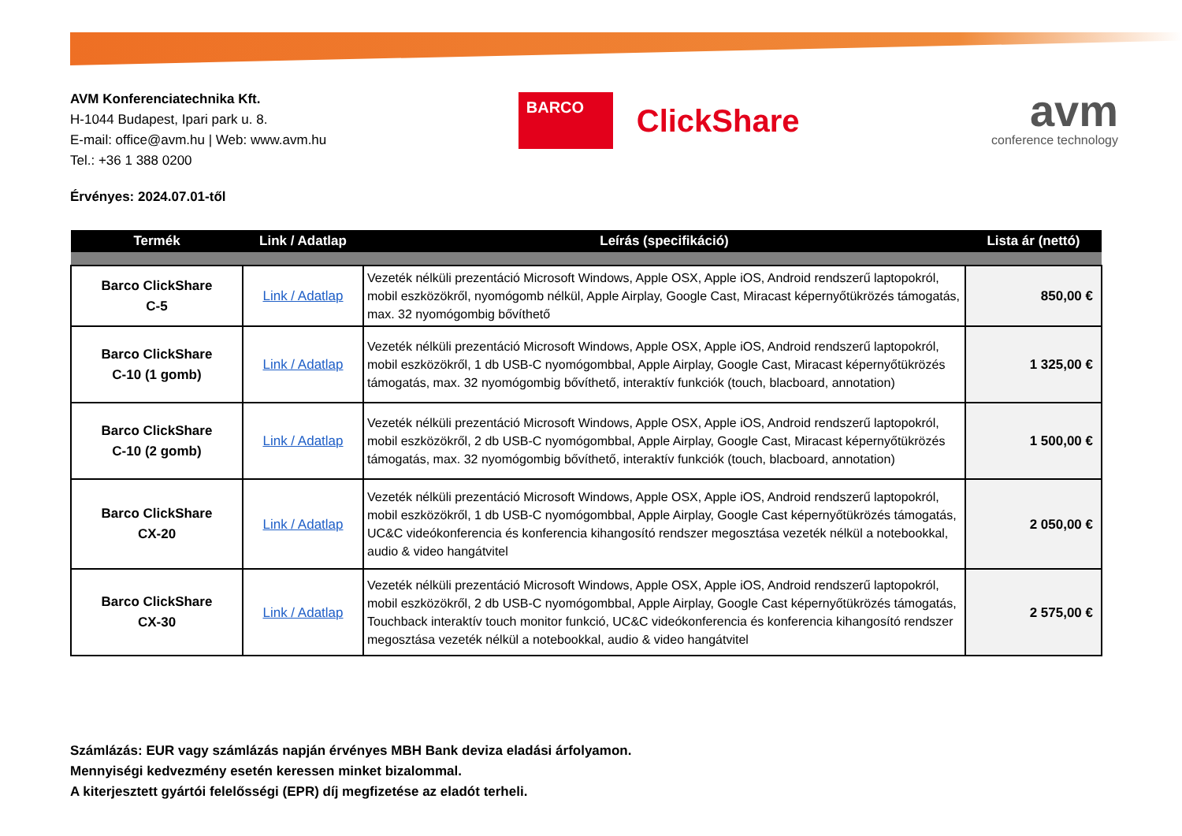AVM Konferenciatechnika Kft.
H-1044 Budapest, Ipari park u. 8.
E-mail: office@avm.hu | Web: www.avm.hu
Tel.: +36 1 388 0200
BARCO
ClickShare
avm
conference technology
Érvényes: 2024.07.01-től
| Termék | Link / Adatlap | Leírás (specifikáció) | Lista ár (nettó) |
| --- | --- | --- | --- |
| Barco ClickShare C-5 | Link / Adatlap | Vezeték nélküli prezentáció Microsoft Windows, Apple OSX, Apple iOS, Android rendszerű laptopokról, mobil eszközökről, nyomógomb nélkül, Apple Airplay, Google Cast, Miracast képernyőtükrözés támogatás, max. 32 nyomógombig bővíthető | 850,00 € |
| Barco ClickShare C-10 (1 gomb) | Link / Adatlap | Vezeték nélküli prezentáció Microsoft Windows, Apple OSX, Apple iOS, Android rendszerű laptopokról, mobil eszközökről, 1 db USB-C nyomógombbal, Apple Airplay, Google Cast, Miracast képernyőtükrözés támogatás, max. 32 nyomógombig bővíthető, interaktív funkciók (touch, blacboard, annotation) | 1 325,00 € |
| Barco ClickShare C-10 (2 gomb) | Link / Adatlap | Vezeték nélküli prezentáció Microsoft Windows, Apple OSX, Apple iOS, Android rendszerű laptopokról, mobil eszközökről, 2 db USB-C nyomógombbal, Apple Airplay, Google Cast, Miracast képernyőtükrözés támogatás, max. 32 nyomógombig bővíthető, interaktív funkciók (touch, blacboard, annotation) | 1 500,00 € |
| Barco ClickShare CX-20 | Link / Adatlap | Vezeték nélküli prezentáció Microsoft Windows, Apple OSX, Apple iOS, Android rendszerű laptopokról, mobil eszközökről, 1 db USB-C nyomógombbal, Apple Airplay, Google Cast képernyőtükrözés támogatás, UC&C videókonferencia és konferencia kihangosító rendszer megosztása vezeték nélkül a notebookkal, audio & video hangátvitel | 2 050,00 € |
| Barco ClickShare CX-30 | Link / Adatlap | Vezeték nélküli prezentáció Microsoft Windows, Apple OSX, Apple iOS, Android rendszerű laptopokról, mobil eszközökről, 2 db USB-C nyomógombbal, Apple Airplay, Google Cast képernyőtükrözés támogatás, Touchback interaktív touch monitor funkció, UC&C videókonferencia és konferencia kihangosító rendszer megosztása vezeték nélkül a notebookkal, audio & video hangátvitel | 2 575,00 € |
Számlázás: EUR vagy számlázás napján érvényes MBH Bank deviza eladási árfolyamon.
Mennyiségi kedvezmény esetén keressen minket bizalommal.
A kiterjesztett gyártói felelősségi (EPR) díj megfizetése az eladót terheli.